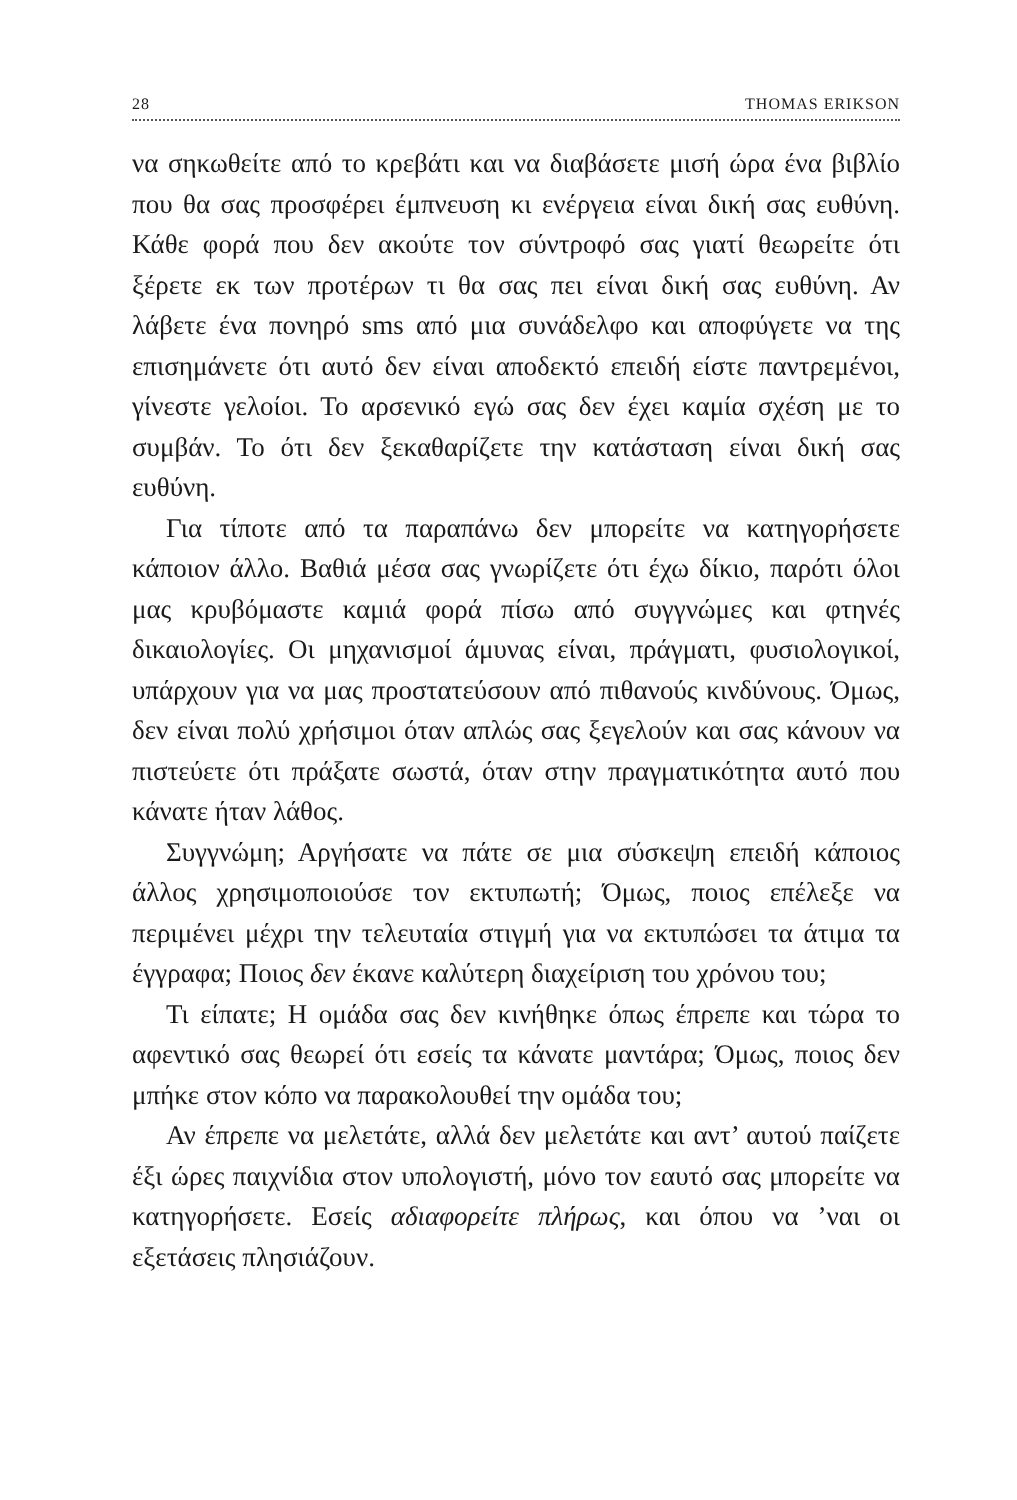28 THOMAS ERIKSON
να σηκωθείτε από το κρεβάτι και να διαβάσετε μισή ώρα ένα βιβλίο που θα σας προσφέρει έμπνευση κι ενέργεια είναι δική σας ευθύνη. Κάθε φορά που δεν ακούτε τον σύντροφό σας γιατί θεωρείτε ότι ξέρετε εκ των προτέρων τι θα σας πει είναι δική σας ευθύνη. Αν λάβετε ένα πονηρό sms από μια συνάδελφο και αποφύγετε να της επισημάνετε ότι αυτό δεν είναι αποδεκτό επειδή είστε παντρεμένοι, γίνεστε γελοίοι. Το αρσενικό εγώ σας δεν έχει καμία σχέση με το συμβάν. Το ότι δεν ξεκαθαρίζετε την κατάσταση είναι δική σας ευθύνη.
Για τίποτε από τα παραπάνω δεν μπορείτε να κατηγορήσετε κάποιον άλλο. Βαθιά μέσα σας γνωρίζετε ότι έχω δίκιο, παρότι όλοι μας κρυβόμαστε καμιά φορά πίσω από συγγνώμες και φτηνές δικαιολογίες. Οι μηχανισμοί άμυνας είναι, πράγματι, φυσιολογικοί, υπάρχουν για να μας προστατεύσουν από πιθανούς κινδύνους. Όμως, δεν είναι πολύ χρήσιμοι όταν απλώς σας ξεγελούν και σας κάνουν να πιστεύετε ότι πράξατε σωστά, όταν στην πραγματικότητα αυτό που κάνατε ήταν λάθος.
Συγγνώμη; Αργήσατε να πάτε σε μια σύσκεψη επειδή κάποιος άλλος χρησιμοποιούσε τον εκτυπωτή; Όμως, ποιος επέλεξε να περιμένει μέχρι την τελευταία στιγμή για να εκτυπώσει τα άτιμα τα έγγραφα; Ποιος δεν έκανε καλύτερη διαχείριση του χρόνου του;
Τι είπατε; Η ομάδα σας δεν κινήθηκε όπως έπρεπε και τώρα το αφεντικό σας θεωρεί ότι εσείς τα κάνατε μαντάρα; Όμως, ποιος δεν μπήκε στον κόπο να παρακολουθεί την ομάδα του;
Αν έπρεπε να μελετάτε, αλλά δεν μελετάτε και αντ’ αυτού παίζετε έξι ώρες παιχνίδια στον υπολογιστή, μόνο τον εαυτό σας μπορείτε να κατηγορήσετε. Εσείς αδιαφορείτε πλήρως, και όπου να ’ναι οι εξετάσεις πλησιάζουν.